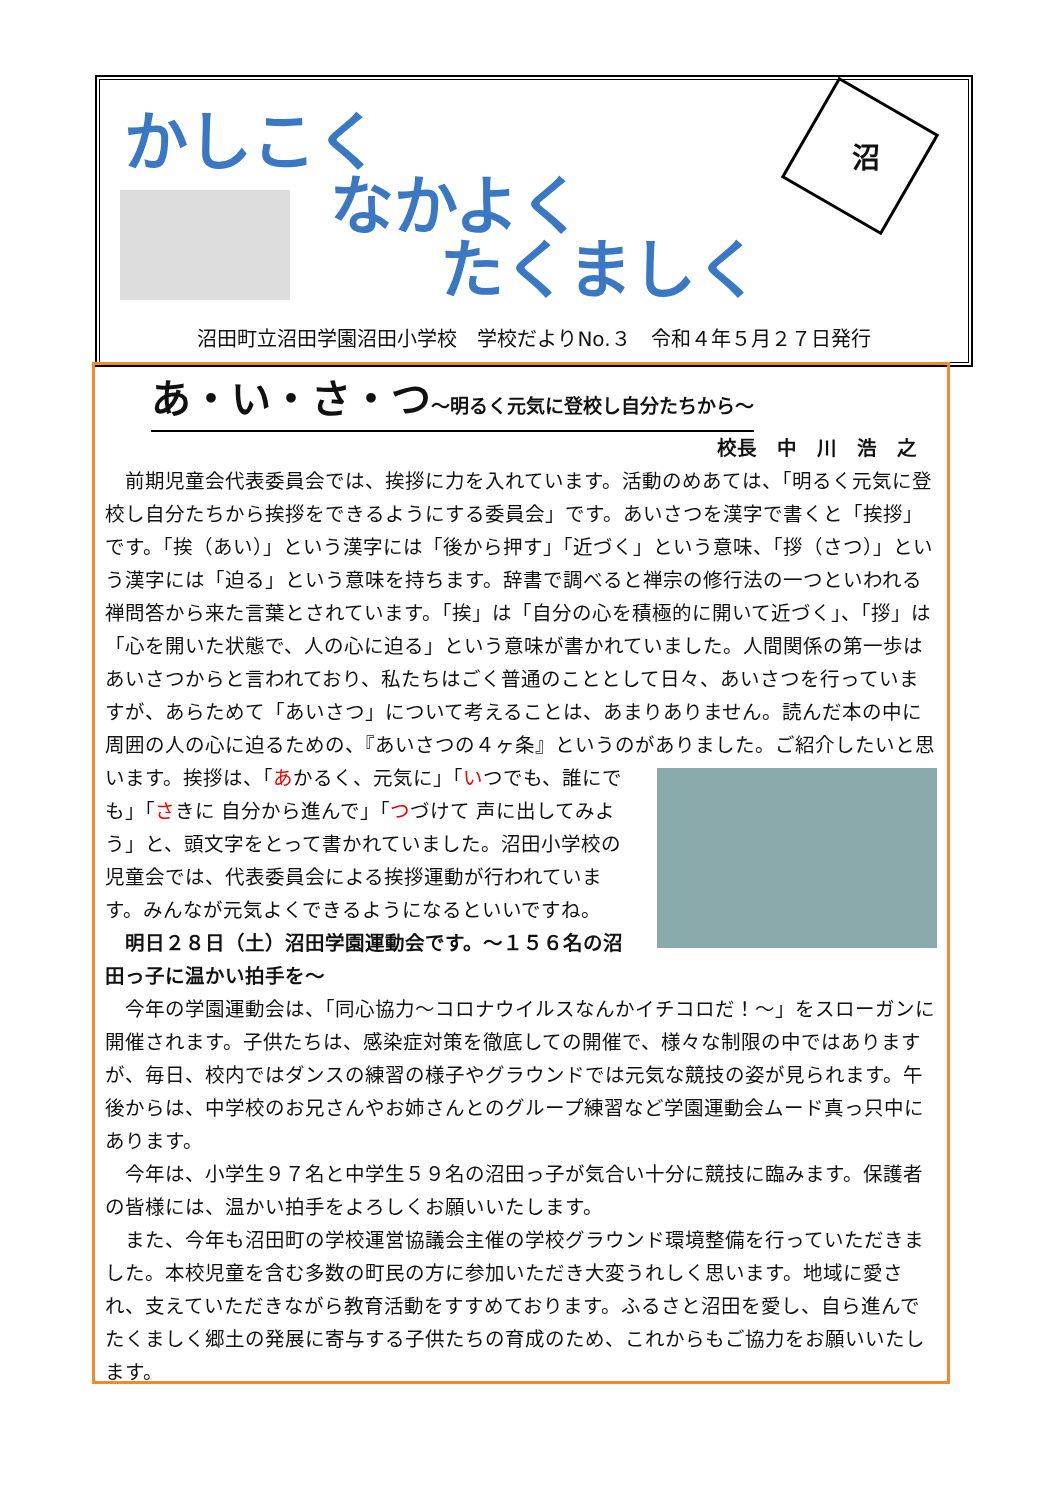かしこく
なかよく
たくましく
沼
沼田町立沼田学園沼田小学校　学校だよりNo.３　令和４年５月２７日発行
あ・い・さ・つ～明るく元気に登校し自分たちから～
校長　中　川　浩　之
前期児童会代表委員会では、挨拶に力を入れています。活動のめあては、「明るく元気に登校し自分たちから挨拶をできるようにする委員会」です。あいさつを漢字で書くと「挨拶」です。「挨（あい）」という漢字には「後から押す」「近づく」という意味、「拶（さつ）」という漢字には「迫る」という意味を持ちます。辞書で調べると禅宗の修行法の一つといわれる禅問答から来た言葉とされています。「挨」は「自分の心を積極的に開いて近づく」、「拶」は「心を開いた状態で、人の心に迫る」という意味が書かれていました。人間関係の第一歩はあいさつからと言われており、私たちはごく普通のこととして日々、あいさつを行っていますが、あらためて「あいさつ」について考えることは、あまりありません。読んだ本の中に周囲の人の心に迫るための、『あいさつの４ヶ条』というのがありました。 ご紹介したいと思います。挨拶は、「あかるく、元気に」「いつでも、誰にでも」「さきに 自分から進んで」「つづけて 声に出してみよう」と、頭文字をとって書かれていました。沼田小学校の児童会では、代表委員会による挨拶運動が行われています。みんなが元気よくできるようになるといいですね。
明日２８日（土）沼田学園運動会です。～１５６名の沼田っ子に温かい拍手を～
今年の学園運動会は、「同心協力～コロナウイルスなんかイチコロだ！～」をスローガンに開催されます。子供たちは、感染症対策を徹底しての開催で、様々な制限の中ではありますが、毎日、校内ではダンスの練習の様子やグラウンドでは元気な競技の姿が見られます。午後からは、中学校のお兄さんやお姉さんとのグループ練習など学園運動会ムード真っ只中にあります。
今年は、小学生９７名と中学生５９名の沼田っ子が気合い十分に競技に臨みます。保護者の皆様には、温かい拍手をよろしくお願いいたします。
また、今年も沼田町の学校運営協議会主催の学校グラウンド環境整備を行っていただきました。本校児童を含む多数の町民の方に参加いただき大変うれしく思います。地域に愛され、支えていただきながら教育活動をすすめております。ふるさと沼田を愛し、自ら進んでたくましく郷土の発展に寄与する子供たちの育成のため、これからもご協力をお願いいたします。